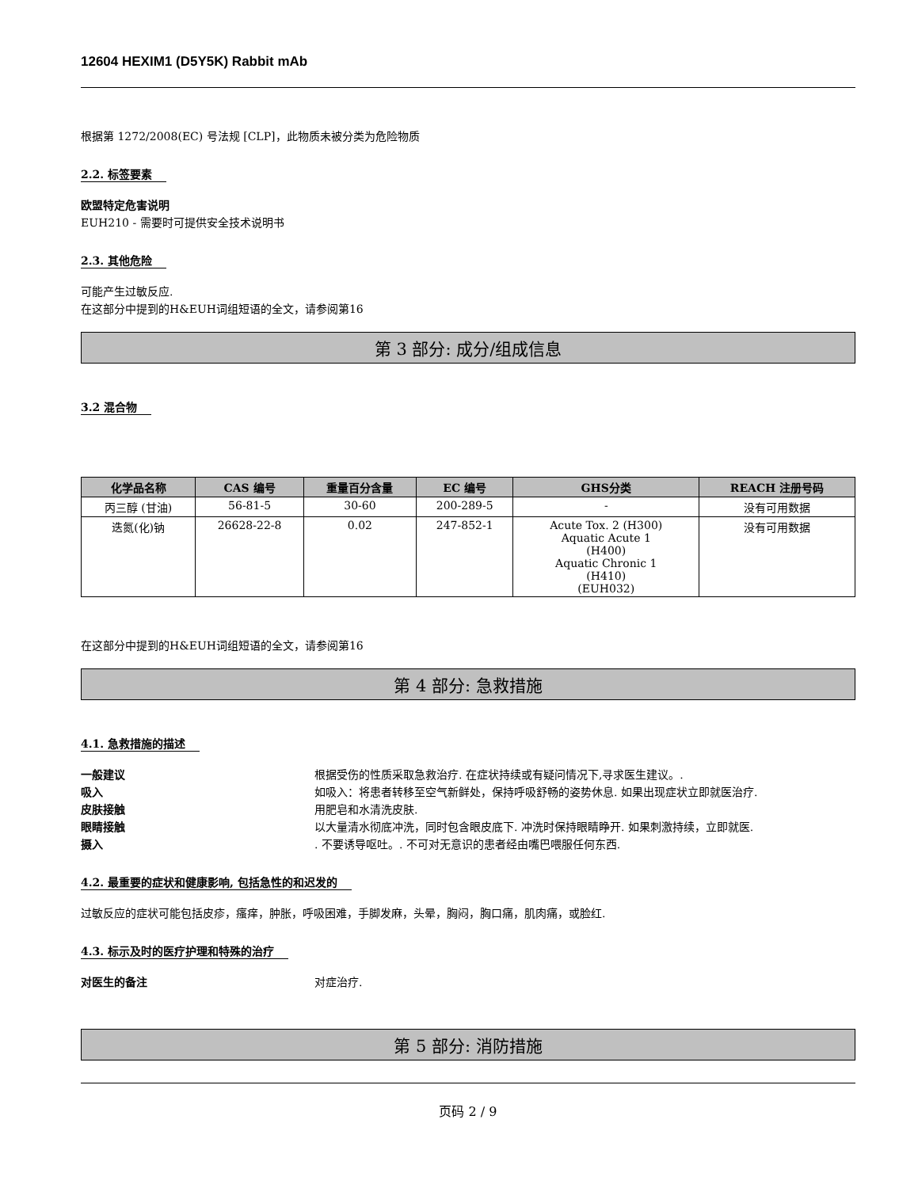12604 HEXIM1 (D5Y5K) Rabbit mAb
根据第 1272/2008(EC) 号法规 [CLP]，此物质未被分类为危险物质
2.2. 标签要素
欧盟特定危害说明
EUH210 - 需要时可提供安全技术说明书
2.3. 其他危险
可能产生过敏反应.
在这部分中提到的H&EUH词组短语的全文，请参阅第16
第 3 部分: 成分/组成信息
3.2 混合物
| 化学品名称 | CAS 编号 | 重量百分含量 | EC 编号 | GHS分类 | REACH 注册号码 |
| --- | --- | --- | --- | --- | --- |
| 丙三醇 (甘油) | 56-81-5 | 30-60 | 200-289-5 | - | 没有可用数据 |
| 迭氮(化)钠 | 26628-22-8 | 0.02 | 247-852-1 | Acute Tox. 2 (H300) Aquatic Acute 1 (H400) Aquatic Chronic 1 (H410) (EUH032) | 没有可用数据 |
在这部分中提到的H&EUH词组短语的全文，请参阅第16
第 4 部分: 急救措施
4.1. 急救措施的描述
一般建议 根据受伤的性质采取急救治疗. 在症状持续或有疑问情况下,寻求医生建议。.
吸入 如吸入：将患者转移至空气新鲜处，保持呼吸舒畅的姿势休息. 如果出现症状立即就医治疗.
皮肤接触 用肥皂和水清洗皮肤.
眼睛接触 以大量清水彻底冲洗，同时包含眼皮底下. 冲洗时保持眼睛睁开. 如果刺激持续，立即就医.
摄入. 不要诱导呕吐。. 不可对无意识的患者经由嘴巴喂服任何东西.
4.2. 最重要的症状和健康影响, 包括急性的和迟发的
过敏反应的症状可能包括皮疹，瘙痒，肿胀，呼吸困难，手脚发麻，头晕，胸闷，胸口痛，肌肉痛，或脸红.
4.3. 标示及时的医疗护理和特殊的治疗
对医生的备注 对症治疗.
第 5 部分: 消防措施
页码 2 / 9